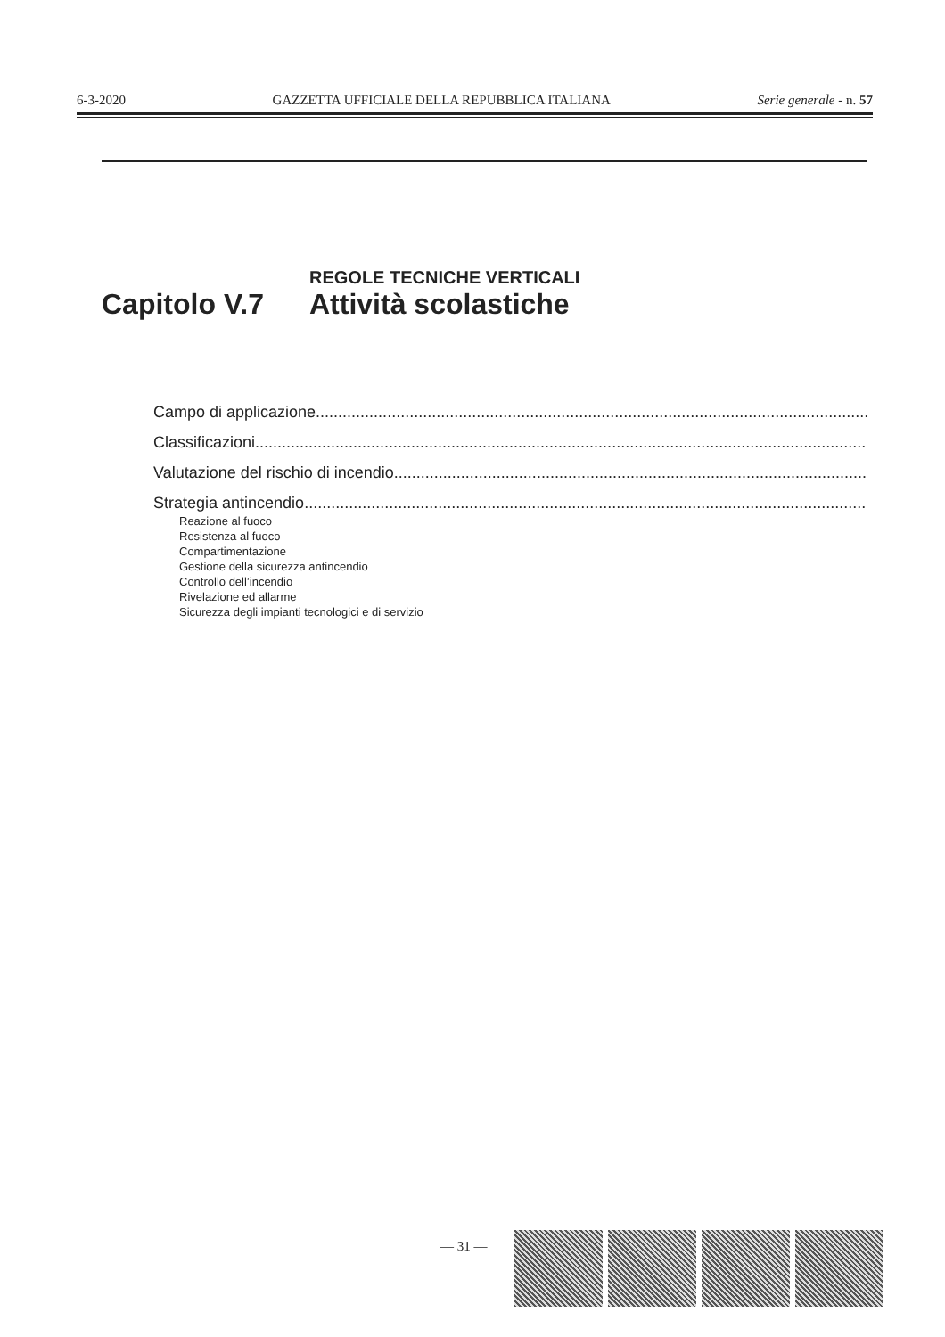6-3-2020 GAZZETTA UFFICIALE DELLA REPUBBLICA ITALIANA Serie generale - n. 57
REGOLE TECNICHE VERTICALI
Capitolo V.7 Attività scolastiche
Campo di applicazione..............................................................................................................................................
Classificazioni..............................................................................................................................................
Valutazione del rischio di incendio..............................................................................................................................................
Strategia antincendio..............................................................................................................................................
Reazione al fuoco
Resistenza al fuoco
Compartimentazione
Gestione della sicurezza antincendio
Controllo dell’incendio
Rivelazione ed allarme
Sicurezza degli impianti tecnologici e di servizio
— 31 —